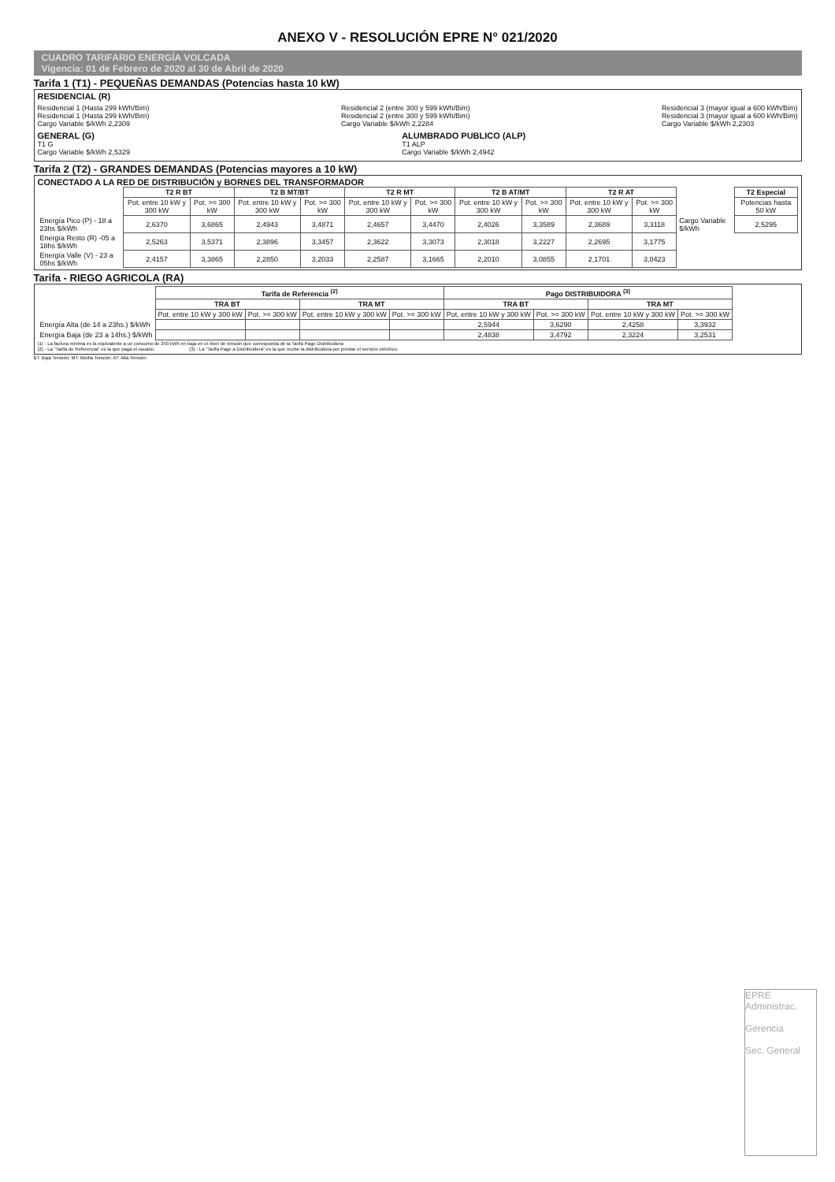ANEXO V - RESOLUCIÓN EPRE N° 021/2020
CUADRO TARIFARIO ENERGÍA VOLCADA
Vigencia: 01 de Febrero de 2020 al 30 de Abril de 2020
Tarifa 1 (T1) - PEQUEÑAS DEMANDAS (Potencias hasta 10 kW)
RESIDENCIAL (R)
Residencial 1 (Hasta 299 kWh/Bim)
Residencial 1 (Hasta 299 kWh/Bim)
Cargo Variable $/kWh 2,2309
Residencial 2 (entre 300 y 599 kWh/Bim)
Residencial 2 (entre 300 y 599 kWh/Bim)
Cargo Variable $/kWh 2,2284
Residencial 3 (mayor igual a 600 kWh/Bim)
Residencial 3 (mayor igual a 600 kWh/Bim)
Cargo Variable $/kWh 2,2303
GENERAL (G)
T1 G
Cargo Variable $/kWh 2,5329
ALUMBRADO PUBLICO (ALP)
T1 ALP
Cargo Variable $/kWh 2,4942
Tarifa 2 (T2) - GRANDES DEMANDAS (Potencias mayores a 10 kW)
CONECTADO A LA RED DE DISTRIBUCIÓN y BORNES DEL TRANSFORMADOR
| | T2 R BT | | T2 B MT/BT | | T2 R MT | | T2 B AT/MT | | T2 R AT | | | T2 Especial |
| | Pot. entre 10 kW y 300 kW | Pot. >= 300 kW | Pot. entre 10 kW y 300 kW | Pot. >= 300 kW | Pot. entre 10 kW y 300 kW | Pot. >= 300 kW | Pot. entre 10 kW y 300 kW | Pot. >= 300 kW | Pot. entre 10 kW y 300 kW | Pot. >= 300 kW | | Potencias hasta 50 kW |
| Energía Pico (P) - 18 a 23hs $/kWh | 2,6370 | 3,6865 | 2,4943 | 3,4871 | 2,4657 | 3,4470 | 2,4026 | 3,3589 | 2,3689 | 3,3118 | Cargo Variable $/kWh | 2,5295 |
| Energía Resto (R) -05 a 18hs $/kWh | 2,5263 | 3,5371 | 2,3896 | 3,3457 | 2,3622 | 3,3073 | 2,3018 | 3,2227 | 2,2695 | 3,1775 | | |
| Energía Valle (V) - 23 a 05hs $/kWh | 2,4157 | 3,3865 | 2,2850 | 3,2033 | 2,2587 | 3,1665 | 2,2010 | 3,0855 | 2,1701 | 3,0423 | | |
Tarifa - RIEGO AGRICOLA (RA)
| | Tarifa de Referencia <sup>(2)</sup> | | | | Pago DISTRIBUIDORA <sup>(3)</sup> | | | |
| | TRA BT | | TRA MT | | TRA BT | | TRA MT | |
| | Pot. entre 10 kW y 300 kW | Pot. >= 300 kW | Pot. entre 10 kW y 300 kW | Pot. >= 300 kW | Pot. entre 10 kW y 300 kW | Pot. >= 300 kW | Pot. entre 10 kW y 300 kW | Pot. >= 300 kW |
| Energía Alta (de 14 a 23hs.) $/kWh | | | | | 2,5944 | 3,6290 | 2,4258 | 3,3932 |
| Energía Baja (de 23 a 14hs.) $/kWh | | | | | 2,4838 | 3,4792 | 2,3224 | 3,2531 |
(1) - La factura mínima es la equivalente a un consumo de 250 kWh en baja en el nivel de tensión que corresponda de la Tarifa Pago Distribuidora
(2) - La "Tarifa de Referencia" es la que paga el usuario. (3) - La "Tarifa Pago a Distribuidora" es la que recibe la distribuidora por prestar el servicio eléctrico.
BT: Baja Tensión; MT: Media Tensión; AT: Alta Tensión.
EPRE
Administrac.
Gerencia
Sec. General